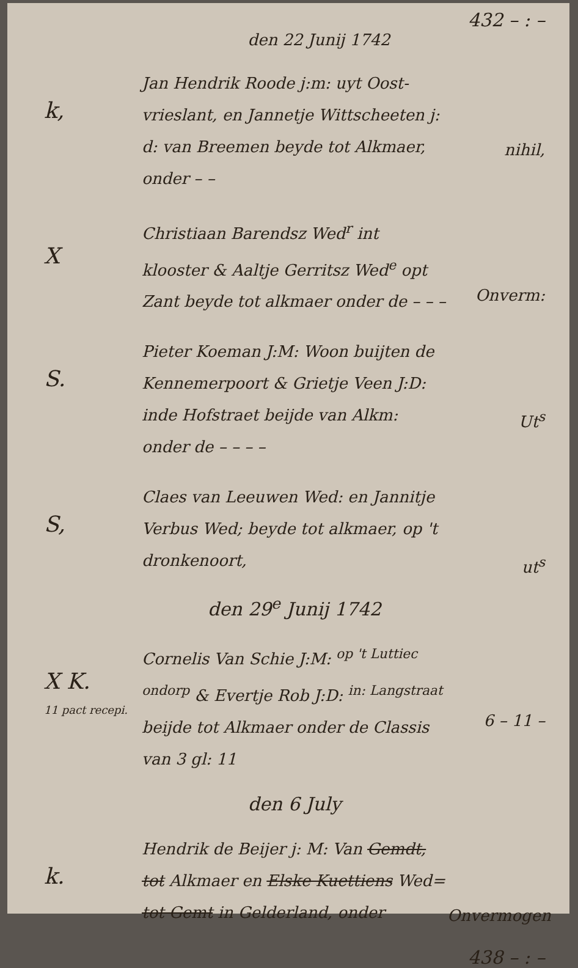432 – : –
den 22 Junij 1742
k,
Jan Hendrik Roode j:m: uyt Oost-vrieslant, en Jannetje Wittscheeten j: d: van Breemen beyde tot Alkmaer, onder – –
nihil,
X
Christiaan Barendsz Wed<sup>r</sup> int klooster & Aaltje Gerritsz Wed<sup>e</sup> opt Zant beyde tot alkmaer onder de – – –
Onverm:
S.
Pieter Koeman J:M: Woon buijten de Kennemerpoort & Grietje Veen J:D: inde Hofstraet beijde van Alkm: onder de – – – –
Ut<sup>s</sup>
S,
Claes van Leeuwen Wed: en Jannitje Verbus Wed; beyde tot alkmaer, op 't dronkenoort,
ut<sup>s</sup>
den 29<sup>e</sup> Junij 1742
X K.
11 pact recepi.
Cornelis Van Schie J:M: <sup>op 't Luttiec ondorp</sup> & Evertje Rob J:D: <sup>in: Langstraat</sup> beijde tot Alkmaer onder de Classis van 3 gl: 11
6 – 11 –
den 6 July
k.
Hendrik de Beijer j: M: Van Gemdt, tot Alkmaer en Elske Kuettiens Wed= tot Gemt in Gelderland, onder
Onvermogen
438 – : –